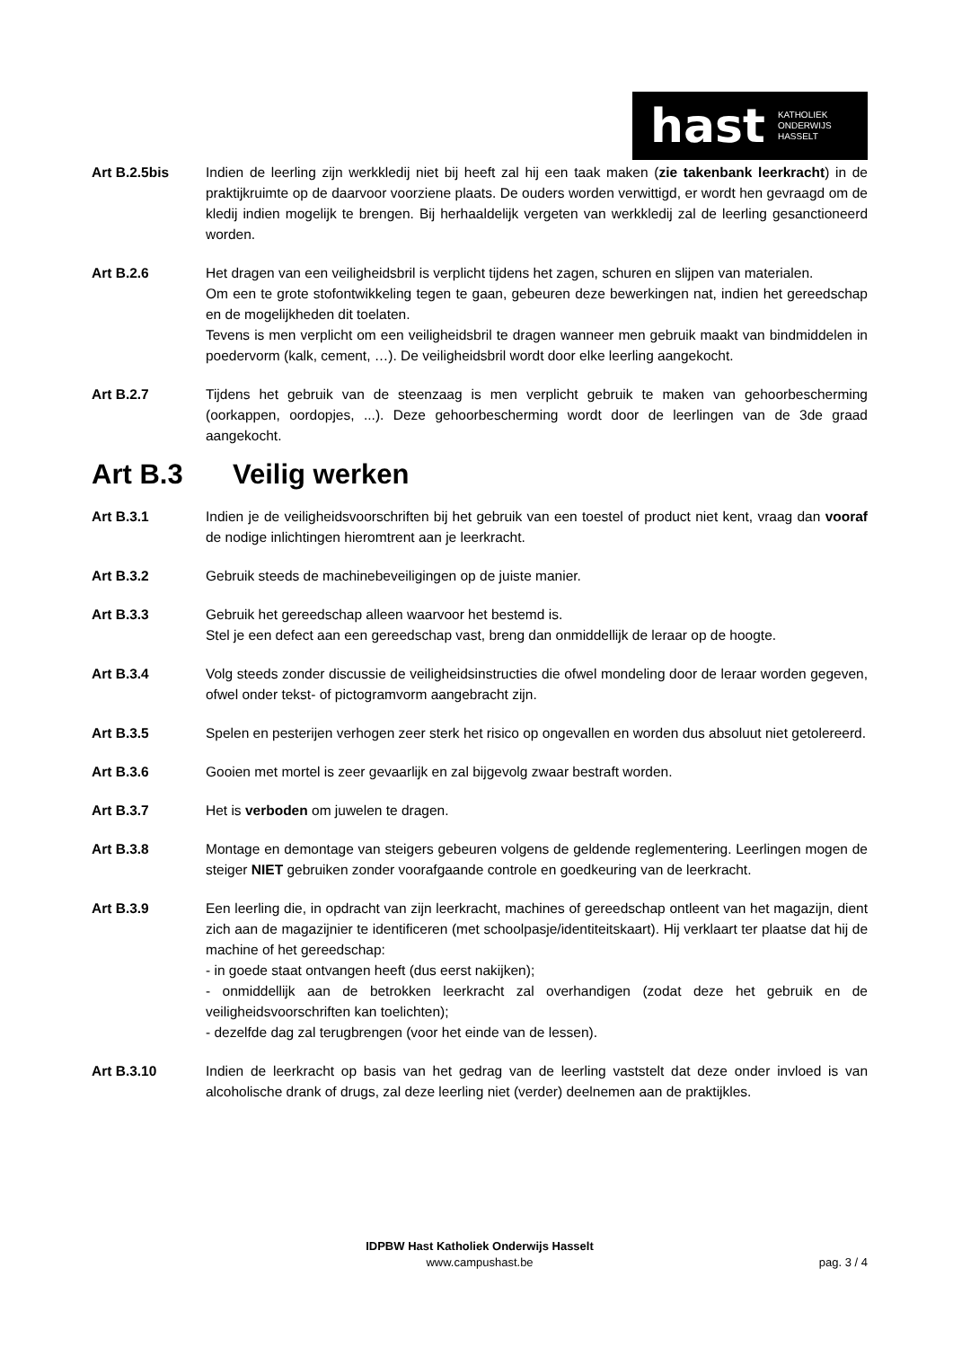hast KATHOLIEK
ONDERWIJS
HASSELT
Art B.2.5bis Indien de leerling zijn werkkledij niet bij heeft zal hij een taak maken (zie takenbank leerkracht) in de praktijkruimte op de daarvoor voorziene plaats. De ouders worden verwittigd, er wordt hen gevraagd om de kledij indien mogelijk te brengen. Bij herhaaldelijk vergeten van werkkledij zal de leerling gesanctioneerd worden.
Art B.2.6 Het dragen van een veiligheidsbril is verplicht tijdens het zagen, schuren en slijpen van materialen.
Om een te grote stofontwikkeling tegen te gaan, gebeuren deze bewerkingen nat, indien het gereedschap en de mogelijkheden dit toelaten.
Tevens is men verplicht om een veiligheidsbril te dragen wanneer men gebruik maakt van bindmiddelen in poedervorm (kalk, cement, …). De veiligheidsbril wordt door elke leerling aangekocht.
Art B.2.7 Tijdens het gebruik van de steenzaag is men verplicht gebruik te maken van gehoorbescherming (oorkappen, oordopjes, ...). Deze gehoorbescherming wordt door de leerlingen van de 3de graad aangekocht.
Art B.3 Veilig werken
Art B.3.1 Indien je de veiligheidsvoorschriften bij het gebruik van een toestel of product niet kent, vraag dan vooraf de nodige inlichtingen hieromtrent aan je leerkracht.
Art B.3.2 Gebruik steeds de machinebeveiligingen op de juiste manier.
Art B.3.3 Gebruik het gereedschap alleen waarvoor het bestemd is.
Stel je een defect aan een gereedschap vast, breng dan onmiddellijk de leraar op de hoogte.
Art B.3.4 Volg steeds zonder discussie de veiligheidsinstructies die ofwel mondeling door de leraar worden gegeven, ofwel onder tekst- of pictogramvorm aangebracht zijn.
Art B.3.5 Spelen en pesterijen verhogen zeer sterk het risico op ongevallen en worden dus absoluut niet getolereerd.
Art B.3.6 Gooien met mortel is zeer gevaarlijk en zal bijgevolg zwaar bestraft worden.
Art B.3.7 Het is verboden om juwelen te dragen.
Art B.3.8 Montage en demontage van steigers gebeuren volgens de geldende reglementering. Leerlingen mogen de steiger NIET gebruiken zonder voorafgaande controle en goedkeuring van de leerkracht.
Art B.3.9 Een leerling die, in opdracht van zijn leerkracht, machines of gereedschap ontleent van het magazijn, dient zich aan de magazijnier te identificeren (met schoolpasje/identiteitskaart). Hij verklaart ter plaatse dat hij de machine of het gereedschap:
- in goede staat ontvangen heeft (dus eerst nakijken);
- onmiddellijk aan de betrokken leerkracht zal overhandigen (zodat deze het gebruik en de veiligheidsvoorschriften kan toelichten);
- dezelfde dag zal terugbrengen (voor het einde van de lessen).
Art B.3.10 Indien de leerkracht op basis van het gedrag van de leerling vaststelt dat deze onder invloed is van alcoholische drank of drugs, zal deze leerling niet (verder) deelnemen aan de praktijkles.
IDPBW Hast Katholiek Onderwijs Hasselt
www.campushast.be
pag. 3 / 4